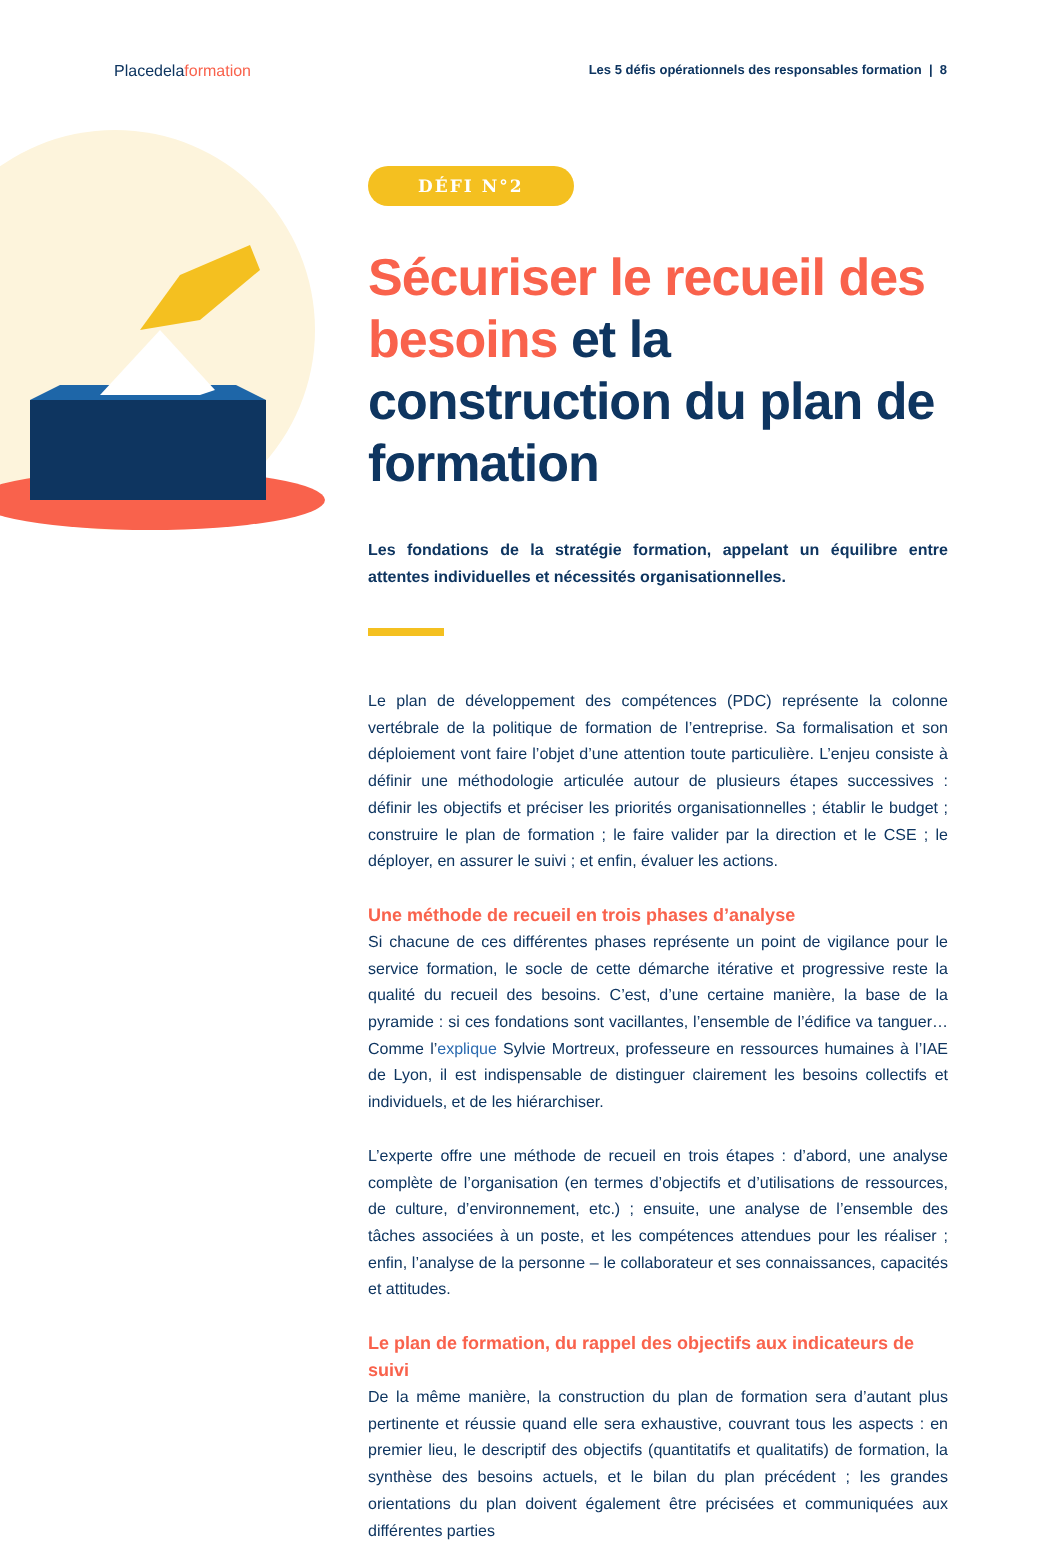Placedelaformation Les 5 défis opérationnels des responsables formation | 8
DÉFI N°2
Sécuriser le recueil des besoins et la construction du plan de formation
Les fondations de la stratégie formation, appelant un équilibre entre attentes individuelles et nécessités organisationnelles.
Le plan de développement des compétences (PDC) représente la colonne vertébrale de la politique de formation de l’entreprise. Sa formalisation et son déploiement vont faire l’objet d’une attention toute particulière. L’enjeu consiste à définir une méthodologie articulée autour de plusieurs étapes successives : définir les objectifs et préciser les priorités organisationnelles ; établir le budget ; construire le plan de formation ; le faire valider par la direction et le CSE ; le déployer, en assurer le suivi ; et enfin, évaluer les actions.
Une méthode de recueil en trois phases d’analyse
Si chacune de ces différentes phases représente un point de vigilance pour le service formation, le socle de cette démarche itérative et progressive reste la qualité du recueil des besoins. C’est, d’une certaine manière, la base de la pyramide : si ces fondations sont vacillantes, l’ensemble de l’édifice va tanguer… Comme l’explique Sylvie Mortreux, professeure en ressources humaines à l’IAE de Lyon, il est indispensable de distinguer clairement les besoins collectifs et individuels, et de les hiérarchiser.
L’experte offre une méthode de recueil en trois étapes : d’abord, une analyse complète de l’organisation (en termes d’objectifs et d’utilisations de ressources, de culture, d’environnement, etc.) ; ensuite, une analyse de l’ensemble des tâches associées à un poste, et les compétences attendues pour les réaliser ; enfin, l’analyse de la personne – le collaborateur et ses connaissances, capacités et attitudes.
Le plan de formation, du rappel des objectifs aux indicateurs de suivi
De la même manière, la construction du plan de formation sera d’autant plus pertinente et réussie quand elle sera exhaustive, couvrant tous les aspects : en premier lieu, le descriptif des objectifs (quantitatifs et qualitatifs) de formation, la synthèse des besoins actuels, et le bilan du plan précédent ; les grandes orientations du plan doivent également être précisées et communiquées aux différentes parties